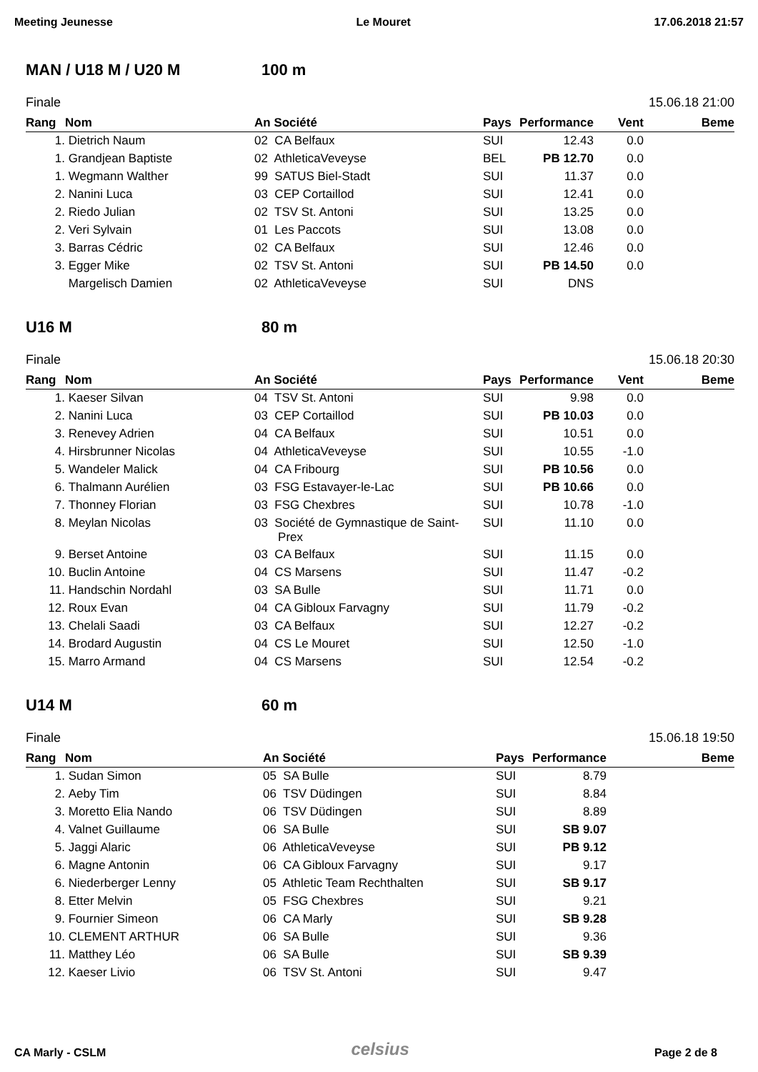Meeting Jeunesse Le Mouret 17.06.2018 21:57
MAN / U18 M / U20 M 100 m
Finale 15.06.18 21:00
| Rang | Nom | An Société | Pays | Performance | Vent | Beme |
| --- | --- | --- | --- | --- | --- | --- |
| 1. | Dietrich Naum | 02 CA Belfaux | SUI | 12.43 | 0.0 | |
| 1. | Grandjean Baptiste | 02 AthleticaVeveyse | BEL | PB 12.70 | 0.0 | |
| 1. | Wegmann Walther | 99 SATUS Biel-Stadt | SUI | 11.37 | 0.0 | |
| 2. | Nanini Luca | 03 CEP Cortaillod | SUI | 12.41 | 0.0 | |
| 2. | Riedo Julian | 02 TSV St. Antoni | SUI | 13.25 | 0.0 | |
| 2. | Veri Sylvain | 01 Les Paccots | SUI | 13.08 | 0.0 | |
| 3. | Barras Cédric | 02 CA Belfaux | SUI | 12.46 | 0.0 | |
| 3. | Egger Mike | 02 TSV St. Antoni | SUI | PB 14.50 | 0.0 | |
| | Margelisch Damien | 02 AthleticaVeveyse | SUI | DNS | | |
U16 M 80 m
Finale 15.06.18 20:30
| Rang | Nom | An Société | Pays | Performance | Vent | Beme |
| --- | --- | --- | --- | --- | --- | --- |
| 1. | Kaeser Silvan | 04 TSV St. Antoni | SUI | 9.98 | 0.0 | |
| 2. | Nanini Luca | 03 CEP Cortaillod | SUI | PB 10.03 | 0.0 | |
| 3. | Renevey Adrien | 04 CA Belfaux | SUI | 10.51 | 0.0 | |
| 4. | Hirsbrunner Nicolas | 04 AthleticaVeveyse | SUI | 10.55 | -1.0 | |
| 5. | Wandeler Malick | 04 CA Fribourg | SUI | PB 10.56 | 0.0 | |
| 6. | Thalmann Aurélien | 03 FSG Estavayer-le-Lac | SUI | PB 10.66 | 0.0 | |
| 7. | Thonney Florian | 03 FSG Chexbres | SUI | 10.78 | -1.0 | |
| 8. | Meylan Nicolas | 03 Société de Gymnastique de Saint- Prex | SUI | 11.10 | 0.0 | |
| 9. | Berset Antoine | 03 CA Belfaux | SUI | 11.15 | 0.0 | |
| 10. | Buclin Antoine | 04 CS Marsens | SUI | 11.47 | -0.2 | |
| 11. | Handschin Nordahl | 03 SA Bulle | SUI | 11.71 | 0.0 | |
| 12. | Roux Evan | 04 CA Gibloux Farvagny | SUI | 11.79 | -0.2 | |
| 13. | Chelali Saadi | 03 CA Belfaux | SUI | 12.27 | -0.2 | |
| 14. | Brodard Augustin | 04 CS Le Mouret | SUI | 12.50 | -1.0 | |
| 15. | Marro Armand | 04 CS Marsens | SUI | 12.54 | -0.2 | |
U14 M 60 m
Finale 15.06.18 19:50
| Rang | Nom | An Société | Pays | Performance | Beme |
| --- | --- | --- | --- | --- | --- |
| 1. | Sudan Simon | 05 SA Bulle | SUI | 8.79 | |
| 2. | Aeby Tim | 06 TSV Düdingen | SUI | 8.84 | |
| 3. | Moretto Elia Nando | 06 TSV Düdingen | SUI | 8.89 | |
| 4. | Valnet Guillaume | 06 SA Bulle | SUI | SB 9.07 | |
| 5. | Jaggi Alaric | 06 AthleticaVeveyse | SUI | PB 9.12 | |
| 6. | Magne Antonin | 06 CA Gibloux Farvagny | SUI | 9.17 | |
| 6. | Niederberger Lenny | 05 Athletic Team Rechthalten | SUI | SB 9.17 | |
| 8. | Etter Melvin | 05 FSG Chexbres | SUI | 9.21 | |
| 9. | Fournier Simeon | 06 CA Marly | SUI | SB 9.28 | |
| 10. | CLEMENT ARTHUR | 06 SA Bulle | SUI | 9.36 | |
| 11. | Matthey Léo | 06 SA Bulle | SUI | SB 9.39 | |
| 12. | Kaeser Livio | 06 TSV St. Antoni | SUI | 9.47 | |
CA Marly - CSLM celsius Page 2 de 8